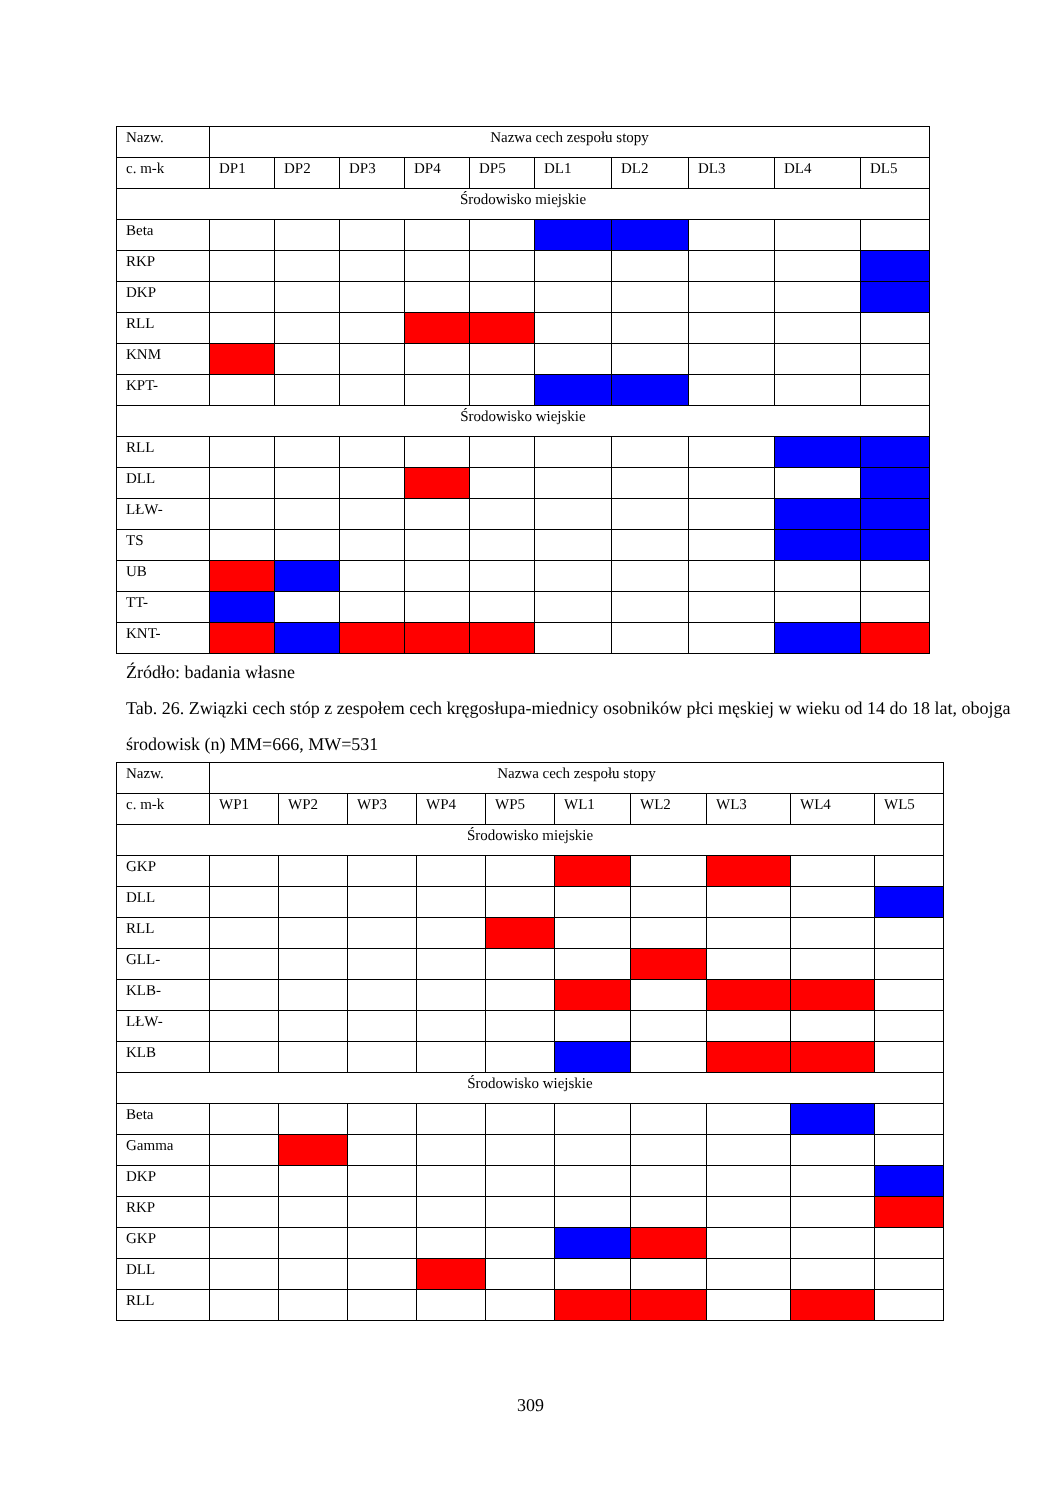| Nazw. | Nazwa cech zespołu stopy | | | | | | | | | |
| c. m-k | DP1 | DP2 | DP3 | DP4 | DP5 | DL1 | DL2 | DL3 | DL4 | DL5 |
| Środowisko miejskie | | | | | | | | | | |
| Beta | | | | | | | | | | |
| RKP | | | | | | | | | | |
| DKP | | | | | | | | | | |
| RLL | | | | | | | | | | |
| KNM | | | | | | | | | | |
| KPT- | | | | | | | | | | |
| Środowisko wiejskie | | | | | | | | | | |
| RLL | | | | | | | | | | |
| DLL | | | | | | | | | | |
| LŁW- | | | | | | | | | | |
| TS | | | | | | | | | | |
| UB | | | | | | | | | | |
| TT- | | | | | | | | | | |
| KNT- | | | | | | | | | | |
Źródło: badania własne
Tab. 26. Związki cech stóp z zespołem cech kręgosłupa-miednicy osobników płci męskiej w wieku od 14 do 18 lat, obojga środowisk (n) MM=666, MW=531
| Nazw. | Nazwa cech zespołu stopy | | | | | | | | | |
| c. m-k | WP1 | WP2 | WP3 | WP4 | WP5 | WL1 | WL2 | WL3 | WL4 | WL5 |
| Środowisko miejskie | | | | | | | | | | |
| GKP | | | | | | | | | | |
| DLL | | | | | | | | | | |
| RLL | | | | | | | | | | |
| GLL- | | | | | | | | | | |
| KLB- | | | | | | | | | | |
| LŁW- | | | | | | | | | | |
| KLB | | | | | | | | | | |
| Środowisko wiejskie | | | | | | | | | | |
| Beta | | | | | | | | | | |
| Gamma | | | | | | | | | | |
| DKP | | | | | | | | | | |
| RKP | | | | | | | | | | |
| GKP | | | | | | | | | | |
| DLL | | | | | | | | | | |
| RLL | | | | | | | | | | |
309